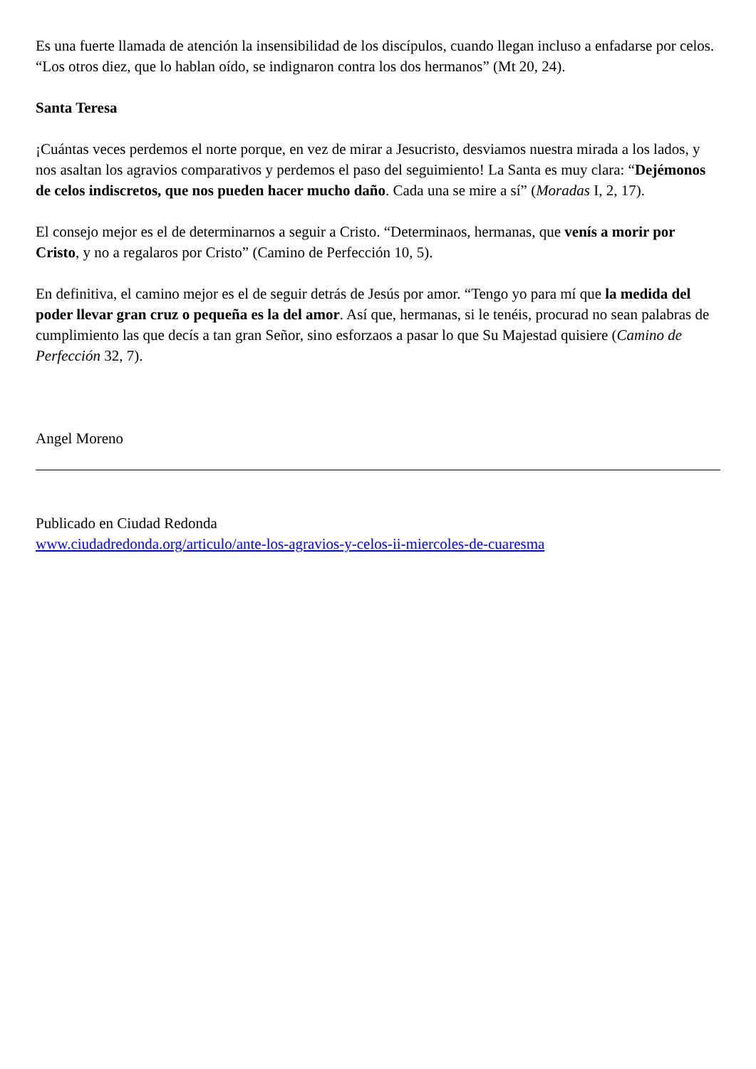Es una fuerte llamada de atención la insensibilidad de los discípulos, cuando llegan incluso a enfadarse por celos. “Los otros diez, que lo hablan oído, se indignaron contra los dos hermanos” (Mt 20, 24).
Santa Teresa
¡Cuántas veces perdemos el norte porque, en vez de mirar a Jesucristo, desviamos nuestra mirada a los lados, y nos asaltan los agravios comparativos y perdemos el paso del seguimiento! La Santa es muy clara: “Dejémonos de celos indiscretos, que nos pueden hacer mucho daño. Cada una se mire a sí” (Moradas I, 2, 17).
El consejo mejor es el de determinarnos a seguir a Cristo. “Determinaos, hermanas, que venís a morir por Cristo, y no a regalaros por Cristo” (Camino de Perfección 10, 5).
En definitiva, el camino mejor es el de seguir detrás de Jesús por amor. “Tengo yo para mí que la medida del poder llevar gran cruz o pequeña es la del amor. Así que, hermanas, si le tenéis, procurad no sean palabras de cumplimiento las que decís a tan gran Señor, sino esforzaos a pasar lo que Su Majestad quisiere (Camino de Perfección 32, 7).
Angel Moreno
Publicado en Ciudad Redonda
www.ciudadredonda.org/articulo/ante-los-agravios-y-celos-ii-miercoles-de-cuaresma